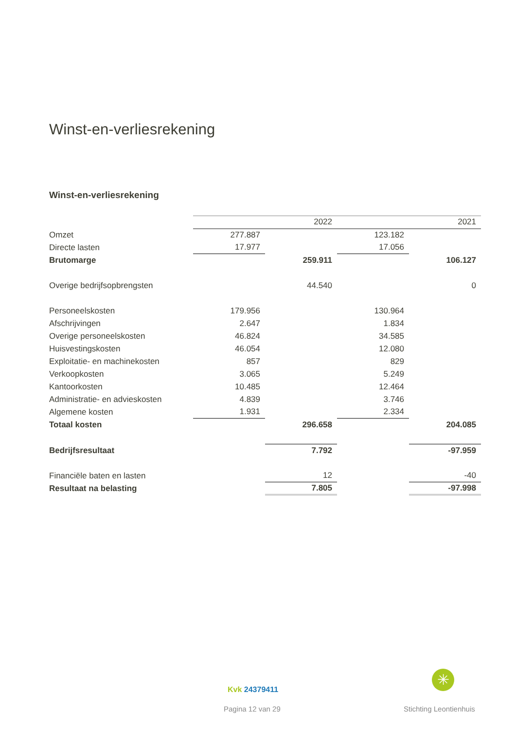Winst-en-verliesrekening
Winst-en-verliesrekening
| | | 2022 | | 2021 |
| --- | --- | --- | --- | --- |
| Omzet | 277.887 | | 123.182 | |
| Directe lasten | 17.977 | | 17.056 | |
| Brutomarge | | 259.911 | | 106.127 |
| Overige bedrijfsopbrengsten | | 44.540 | | 0 |
| Personeelskosten | 179.956 | | 130.964 | |
| Afschrijvingen | 2.647 | | 1.834 | |
| Overige personeelskosten | 46.824 | | 34.585 | |
| Huisvestingskosten | 46.054 | | 12.080 | |
| Exploitatie- en machinekosten | 857 | | 829 | |
| Verkoopkosten | 3.065 | | 5.249 | |
| Kantoorkosten | 10.485 | | 12.464 | |
| Administratie- en advieskosten | 4.839 | | 3.746 | |
| Algemene kosten | 1.931 | | 2.334 | |
| Totaal kosten | | 296.658 | | 204.085 |
| Bedrijfsresultaat | | 7.792 | | -97.959 |
| Financiële baten en lasten | | 12 | | -40 |
| Resultaat na belasting | | 7.805 | | -97.998 |
✳
Kvk 24379411
Pagina 12 van 29 Stichting Leontienhuis